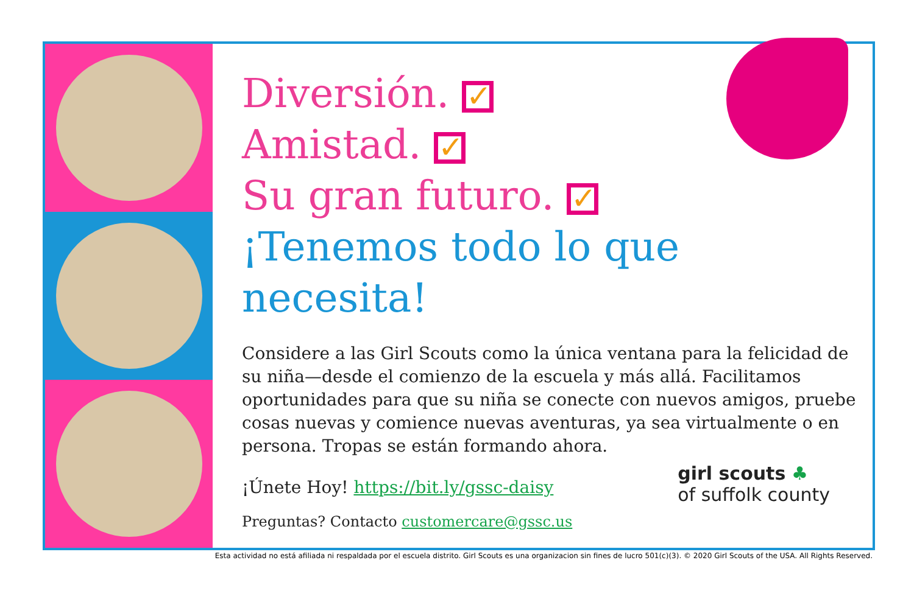Diversión. ✓
Amistad. ✓
Su gran futuro. ✓
¡Tenemos todo lo que necesita!
Considere a las Girl Scouts como la única ventana para la felicidad de su niña—desde el comienzo de la escuela y más allá. Facilitamos oportunidades para que su niña se conecte con nuevos amigos, pruebe cosas nuevas y comience nuevas aventuras, ya sea virtualmente o en persona. Tropas se están formando ahora.
¡Únete Hoy! https://bit.ly/gssc-daisy
Preguntas? Contacto customercare@gssc.us
girl scouts ♣
of suffolk county
Esta actividad no está afiliada ni respaldada por el escuela distrito. Girl Scouts es una organizacion sin fines de lucro 501(c)(3). © 2020 Girl Scouts of the USA. All Rights Reserved.